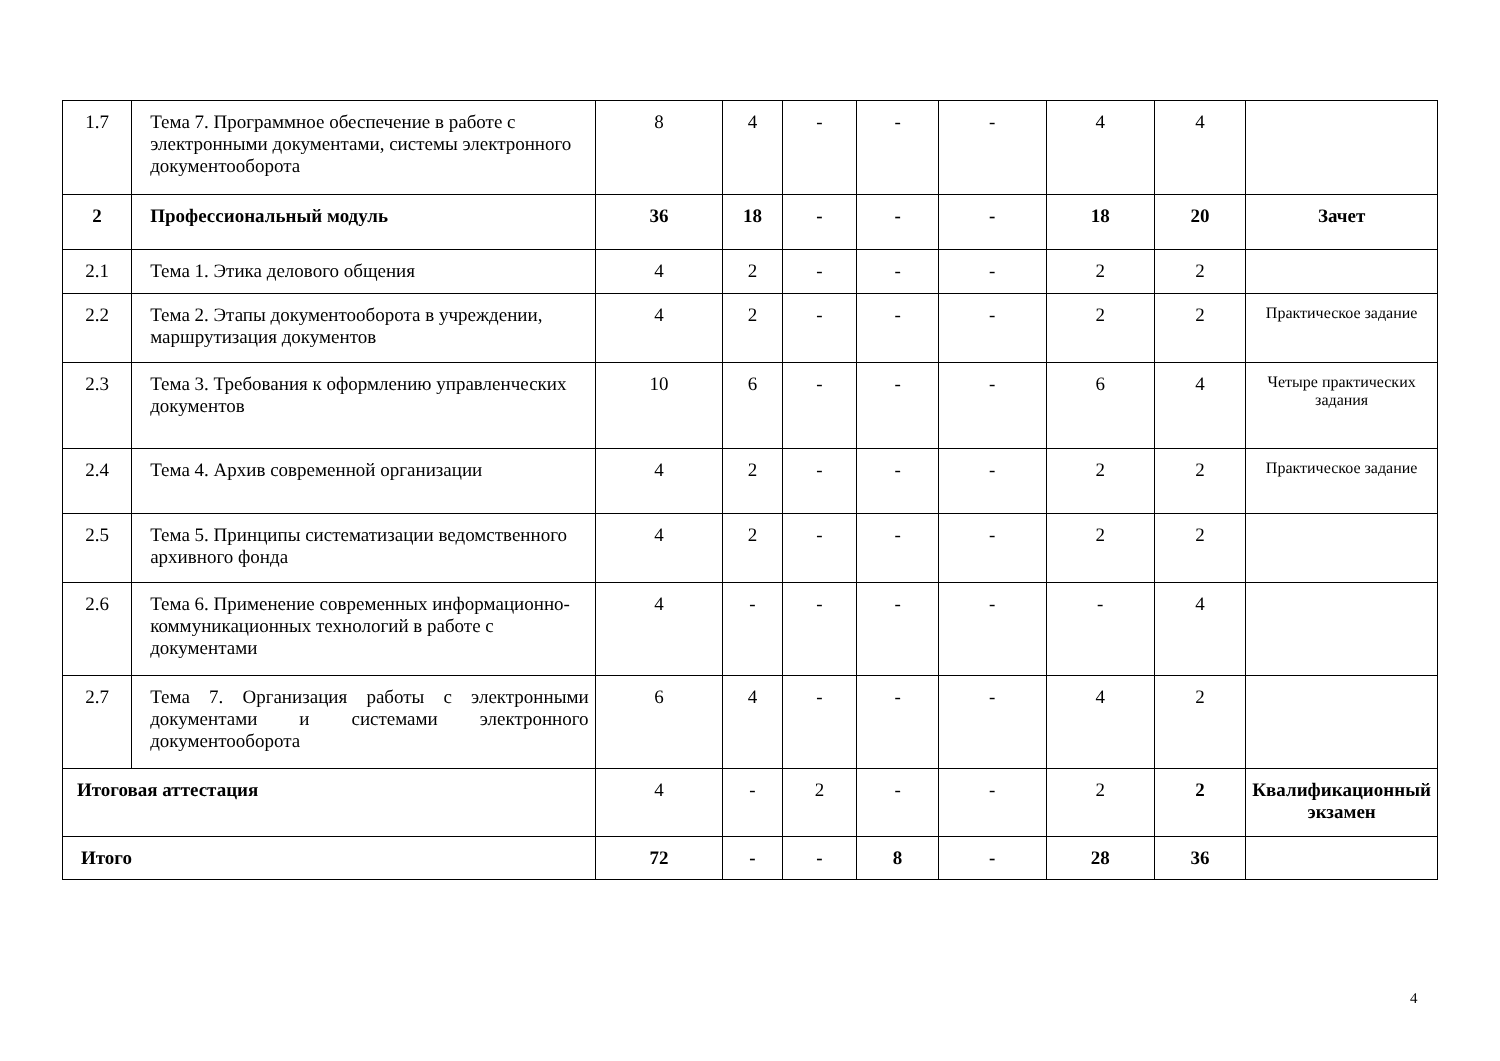| 1.7 | Тема 7. Программное обеспечение в работе с электронными документами, системы электронного документооборота | 8 | 4 | - | - | - | 4 | 4 | |
| 2 | Профессиональный модуль | 36 | 18 | - | - | - | 18 | 20 | Зачет |
| 2.1 | Тема 1. Этика делового общения | 4 | 2 | - | - | - | 2 | 2 | |
| 2.2 | Тема 2. Этапы документооборота в учреждении, маршрутизация документов | 4 | 2 | - | - | - | 2 | 2 | Практическое задание |
| 2.3 | Тема 3. Требования к оформлению управленческих документов | 10 | 6 | - | - | - | 6 | 4 | Четыре практических задания |
| 2.4 | Тема 4. Архив современной организации | 4 | 2 | - | - | - | 2 | 2 | Практическое задание |
| 2.5 | Тема 5. Принципы систематизации ведомственного архивного фонда | 4 | 2 | - | - | - | 2 | 2 | |
| 2.6 | Тема 6. Применение современных информационно-коммуникационных технологий в работе с документами | 4 | - | - | - | - | - | 4 | |
| 2.7 | Тема 7. Организация работы с электронными документами и системами электронного документооборота | 6 | 4 | - | - | - | 4 | 2 | |
| Итоговая аттестация | | 4 | - | 2 | - | - | 2 | 2 | Квалификационный экзамен |
| Итого | | 72 | - | - | 8 | - | 28 | 36 | |
4